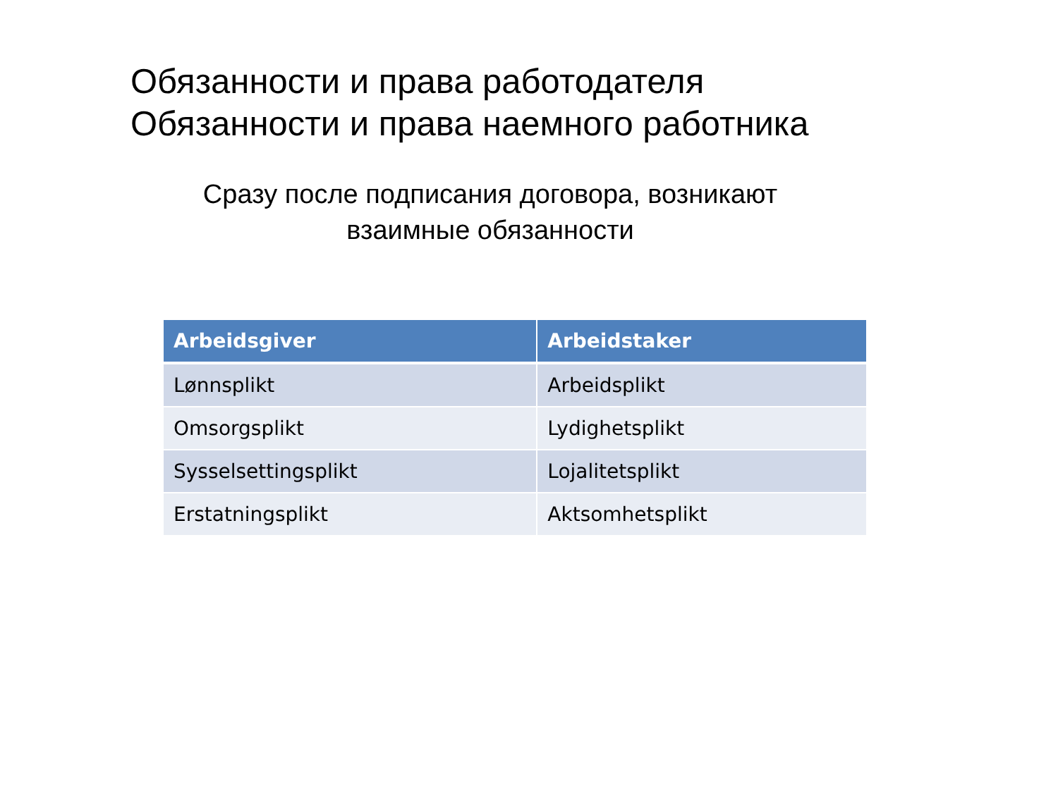Обязанности и права работодателя
Обязанности и права наемного работника
Сразу после подписания договора, возникают
взаимные обязанности
| Arbeidsgiver | Arbeidstaker |
| --- | --- |
| Lønnsplikt | Arbeidsplikt |
| Omsorgsplikt | Lydighetsplikt |
| Sysselsettingsplikt | Lojalitetsplikt |
| Erstatningsplikt | Aktsomhetsplikt |